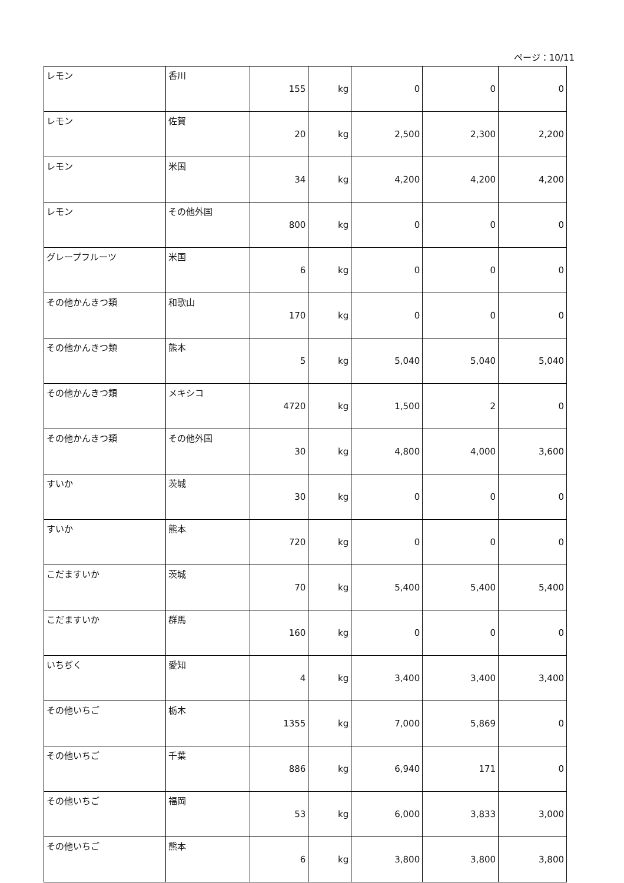ページ：10/11
| レモン | 香川 | 155 | kg | 0 | 0 | 0 |
| レモン | 佐賀 | 20 | kg | 2,500 | 2,300 | 2,200 |
| レモン | 米国 | 34 | kg | 4,200 | 4,200 | 4,200 |
| レモン | その他外国 | 800 | kg | 0 | 0 | 0 |
| グレープフルーツ | 米国 | 6 | kg | 0 | 0 | 0 |
| その他かんきつ類 | 和歌山 | 170 | kg | 0 | 0 | 0 |
| その他かんきつ類 | 熊本 | 5 | kg | 5,040 | 5,040 | 5,040 |
| その他かんきつ類 | メキシコ | 4720 | kg | 1,500 | 2 | 0 |
| その他かんきつ類 | その他外国 | 30 | kg | 4,800 | 4,000 | 3,600 |
| すいか | 茨城 | 30 | kg | 0 | 0 | 0 |
| すいか | 熊本 | 720 | kg | 0 | 0 | 0 |
| こだますいか | 茨城 | 70 | kg | 5,400 | 5,400 | 5,400 |
| こだますいか | 群馬 | 160 | kg | 0 | 0 | 0 |
| いちぢく | 愛知 | 4 | kg | 3,400 | 3,400 | 3,400 |
| その他いちご | 栃木 | 1355 | kg | 7,000 | 5,869 | 0 |
| その他いちご | 千葉 | 886 | kg | 6,940 | 171 | 0 |
| その他いちご | 福岡 | 53 | kg | 6,000 | 3,833 | 3,000 |
| その他いちご | 熊本 | 6 | kg | 3,800 | 3,800 | 3,800 |